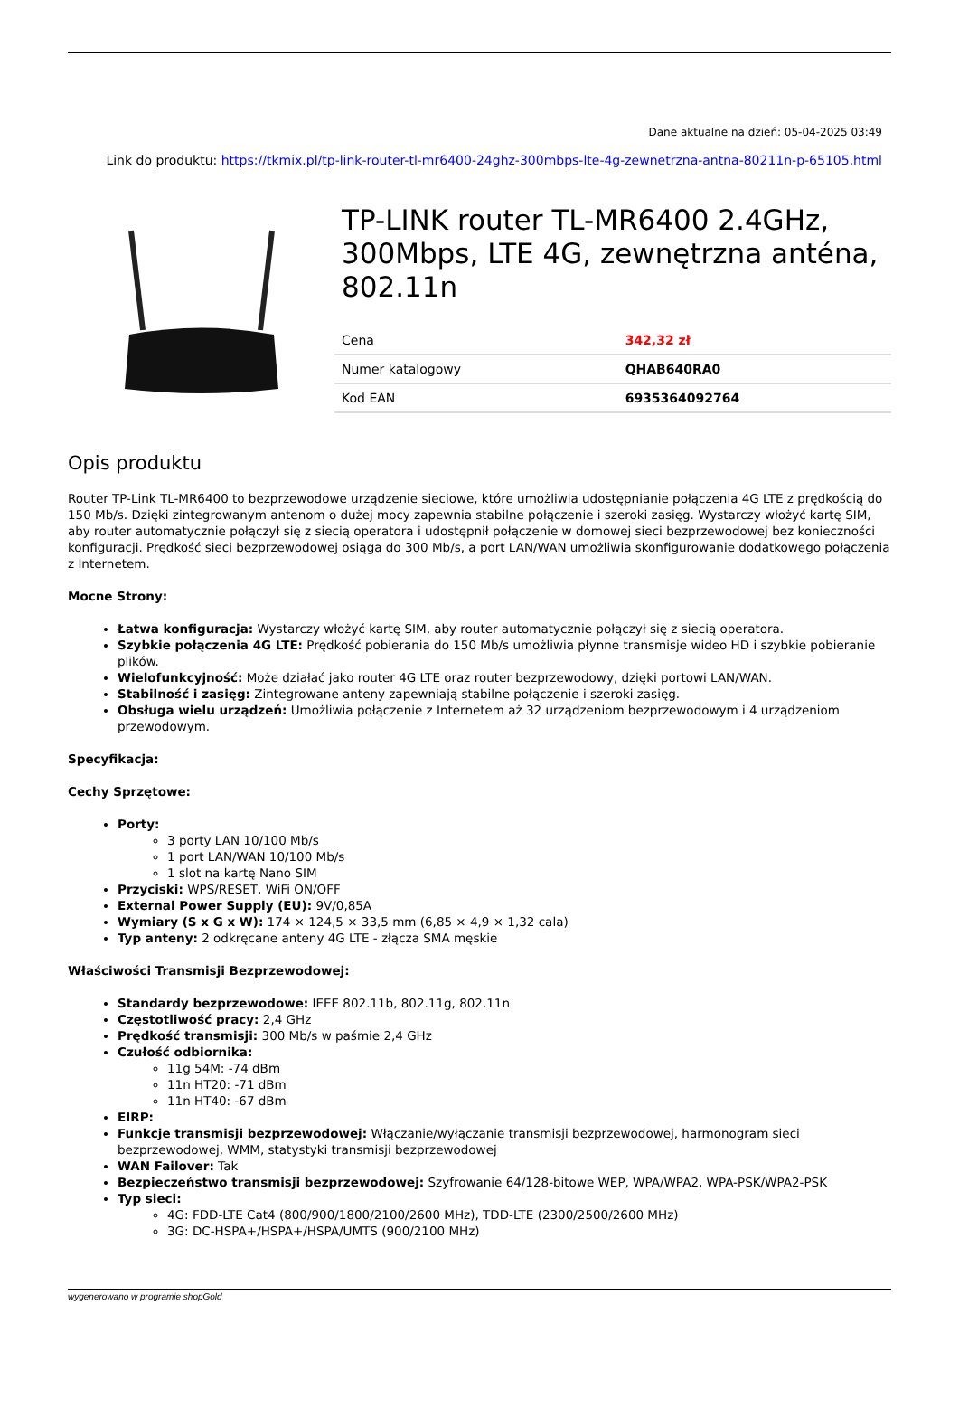Dane aktualne na dzień: 05-04-2025 03:49
Link do produktu: https://tkmix.pl/tp-link-router-tl-mr6400-24ghz-300mbps-lte-4g-zewnetrzna-antna-80211n-p-65105.html
TP-LINK router TL-MR6400 2.4GHz, 300Mbps, LTE 4G, zewnętrzna anténa, 802.11n
| Cena | 342,32 zł |
| Numer katalogowy | QHAB640RA0 |
| Kod EAN | 6935364092764 |
Opis produktu
Router TP-Link TL-MR6400 to bezprzewodowe urządzenie sieciowe, które umożliwia udostępnianie połączenia 4G LTE z prędkością do 150 Mb/s. Dzięki zintegrowanym antenom o dużej mocy zapewnia stabilne połączenie i szeroki zasięg. Wystarczy włożyć kartę SIM, aby router automatycznie połączył się z siecią operatora i udostępnił połączenie w domowej sieci bezprzewodowej bez konieczności konfiguracji. Prędkość sieci bezprzewodowej osiąga do 300 Mb/s, a port LAN/WAN umożliwia skonfigurowanie dodatkowego połączenia z Internetem.
Mocne Strony:
Łatwa konfiguracja: Wystarczy włożyć kartę SIM, aby router automatycznie połączył się z siecią operatora.
Szybkie połączenia 4G LTE: Prędkość pobierania do 150 Mb/s umożliwia płynne transmisje wideo HD i szybkie pobieranie plików.
Wielofunkcyjność: Może działać jako router 4G LTE oraz router bezprzewodowy, dzięki portowi LAN/WAN.
Stabilność i zasięg: Zintegrowane anteny zapewniają stabilne połączenie i szeroki zasięg.
Obsługa wielu urządzeń: Umożliwia połączenie z Internetem aż 32 urządzeniom bezprzewodowym i 4 urządzeniom przewodowym.
Specyfikacja:
Cechy Sprzętowe:
Porty:
3 porty LAN 10/100 Mb/s
1 port LAN/WAN 10/100 Mb/s
1 slot na kartę Nano SIM
Przyciski: WPS/RESET, WiFi ON/OFF
External Power Supply (EU): 9V/0,85A
Wymiary (S x G x W): 174 × 124,5 × 33,5 mm (6,85 × 4,9 × 1,32 cala)
Typ anteny: 2 odkręcane anteny 4G LTE - złącza SMA męskie
Właściwości Transmisji Bezprzewodowej:
Standardy bezprzewodowe: IEEE 802.11b, 802.11g, 802.11n
Częstotliwość pracy: 2,4 GHz
Prędkość transmisji: 300 Mb/s w paśmie 2,4 GHz
Czułość odbiornika:
11g 54M: -74 dBm
11n HT20: -71 dBm
11n HT40: -67 dBm
EIRP:
Funkcje transmisji bezprzewodowej: Włączanie/wyłączanie transmisji bezprzewodowej, harmonogram sieci bezprzewodowej, WMM, statystyki transmisji bezprzewodowej
WAN Failover: Tak
Bezpieczeństwo transmisji bezprzewodowej: Szyfrowanie 64/128-bitowe WEP, WPA/WPA2, WPA-PSK/WPA2-PSK
Typ sieci:
4G: FDD-LTE Cat4 (800/900/1800/2100/2600 MHz), TDD-LTE (2300/2500/2600 MHz)
3G: DC-HSPA+/HSPA+/HSPA/UMTS (900/2100 MHz)
wygenerowano w programie shopGold